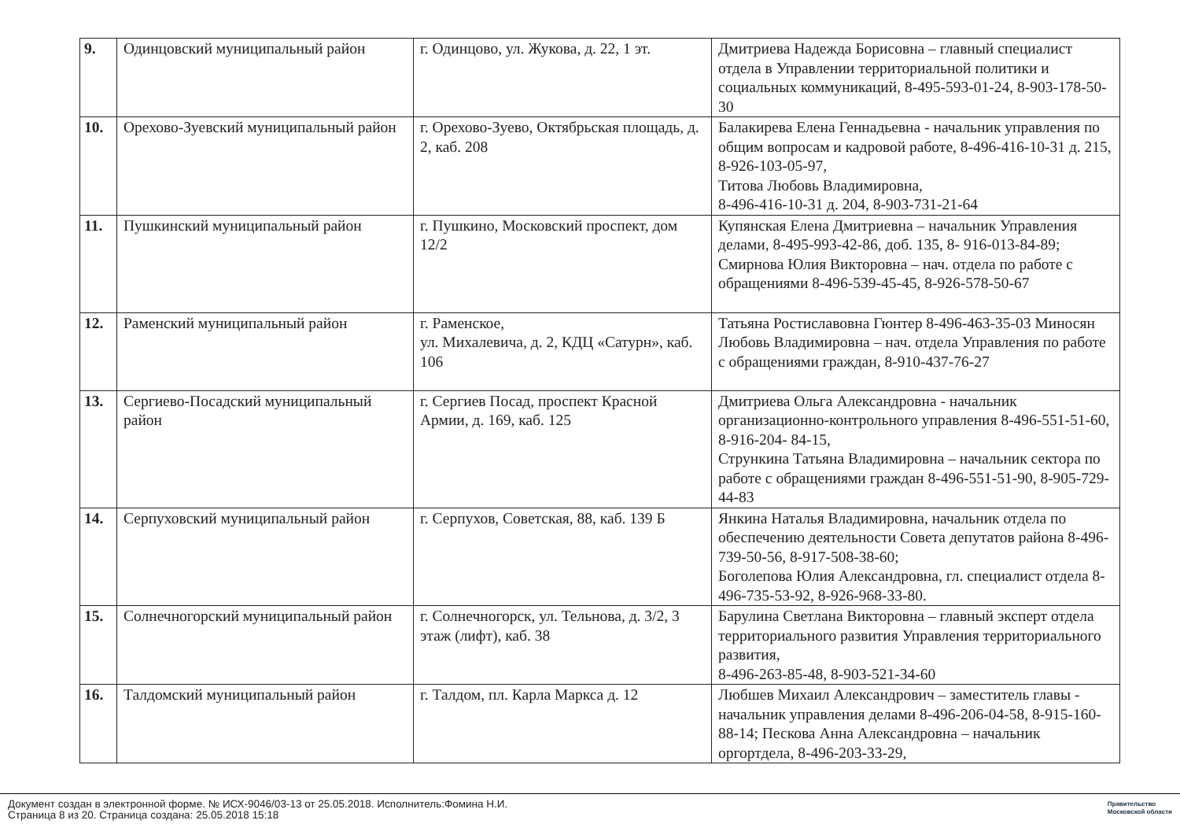| 9. | Одинцовский муниципальный район | г. Одинцово, ул. Жукова, д. 22, 1 эт. | Дмитриева Надежда Борисовна – главный специалист отдела в Управлении территориальной политики и социальных коммуникаций, 8-495-593-01-24, 8-903-178-50-30 |
| 10. | Орехово-Зуевский муниципальный район | г. Орехово-Зуево, Октябрьская площадь, д. 2, каб. 208 | Балакирева Елена Геннадьевна - начальник управления по общим вопросам и кадровой работе, 8-496-416-10-31 д. 215, 8-926-103-05-97, Титова Любовь Владимировна, 8-496-416-10-31 д. 204, 8-903-731-21-64 |
| 11. | Пушкинский муниципальный район | г. Пушкино, Московский проспект, дом 12/2 | Купянская Елена Дмитриевна – начальник Управления делами, 8-495-993-42-86, доб. 135, 8- 916-013-84-89; Смирнова Юлия Викторовна – нач. отдела по работе с обращениями 8-496-539-45-45, 8-926-578-50-67 |
| 12. | Раменский муниципальный район | г. Раменское, ул. Михалевича, д. 2, КДЦ «Сатурн», каб. 106 | Татьяна Ростиславовна Гюнтер 8-496-463-35-03 Миносян Любовь Владимировна – нач. отдела Управления по работе с обращениями граждан, 8-910-437-76-27 |
| 13. | Сергиево-Посадский муниципальный район | г. Сергиев Посад, проспект Красной Армии, д. 169, каб. 125 | Дмитриева Ольга Александровна - начальник организационно-контрольного управления 8-496-551-51-60, 8-916-204- 84-15, Стрункина Татьяна Владимировна – начальник сектора по работе с обращениями граждан 8-496-551-51-90, 8-905-729-44-83 |
| 14. | Серпуховский муниципальный район | г. Серпухов, Советская, 88, каб. 139 Б | Янкина Наталья Владимировна, начальник отдела по обеспечению деятельности Совета депутатов района 8-496-739-50-56, 8-917-508-38-60; Боголепова Юлия Александровна, гл. специалист отдела 8-496-735-53-92, 8-926-968-33-80. |
| 15. | Солнечногорский муниципальный район | г. Солнечногорск, ул. Тельнова, д. 3/2, 3 этаж (лифт), каб. 38 | Барулина Светлана Викторовна – главный эксперт отдела территориального развития Управления территориального развития, 8-496-263-85-48, 8-903-521-34-60 |
| 16. | Талдомский муниципальный район | г. Талдом, пл. Карла Маркса д. 12 | Любшев Михаил Александрович – заместитель главы - начальник управления делами 8-496-206-04-58, 8-915-160-88-14; Пескова Анна Александровна – начальник оргортдела, 8-496-203-33-29, |
Документ создан в электронной форме. № ИСХ-9046/03-13 от 25.05.2018. Исполнитель:Фомина Н.И.
Страница 8 из 20. Страница создана: 25.05.2018 15:18
Правительство
Московской области